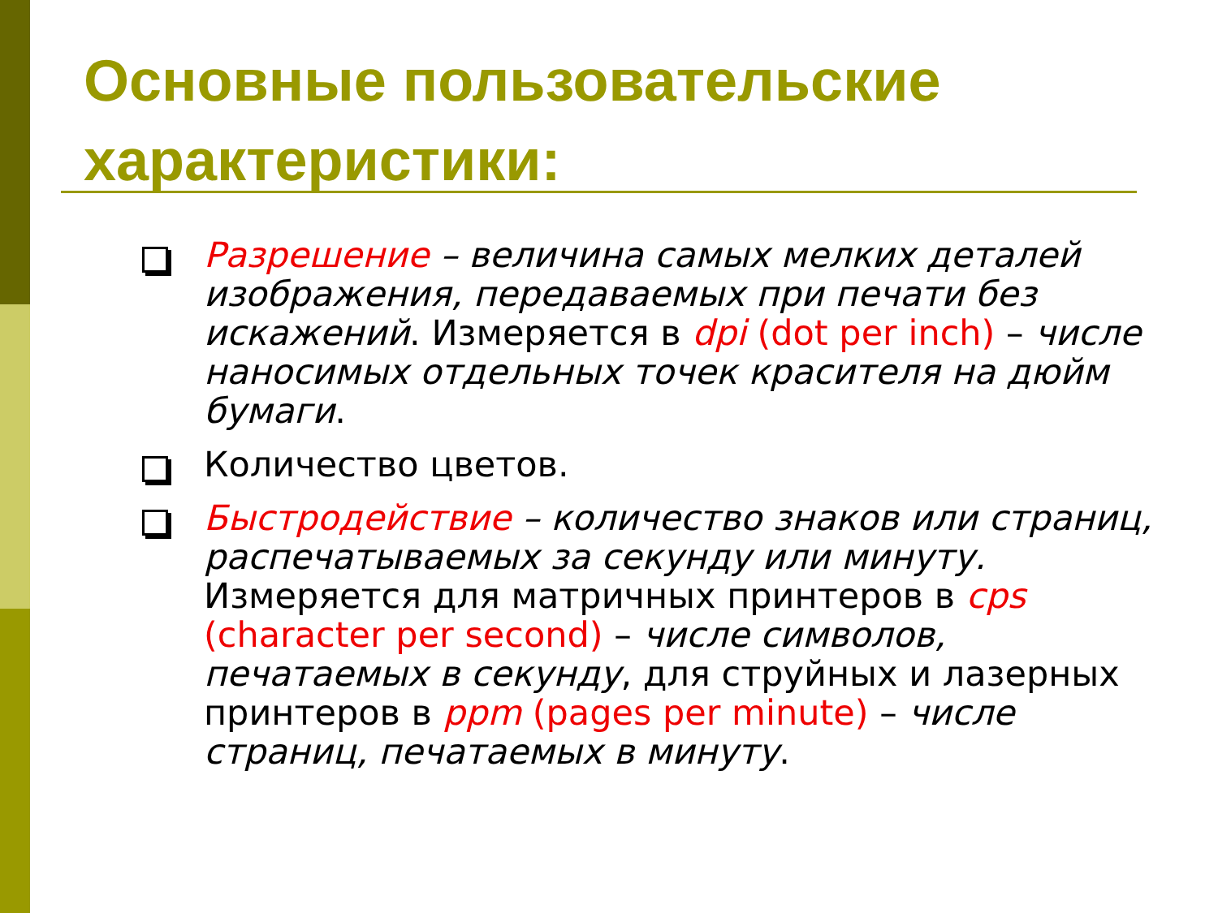Основные пользовательские характеристики:
Разрешение – величина самых мелких деталей изображения, передаваемых при печати без искажений. Измеряется в dpi (dot per inch) – числе наносимых отдельных точек красителя на дюйм бумаги.
Количество цветов.
Быстродействие – количество знаков или страниц, распечатываемых за секунду или минуту.
Измеряется для матричных принтеров в cps (character per second) – числе символов, печатаемых в секунду, для струйных и лазерных принтеров в ppm (pages per minute) – числе страниц, печатаемых в минуту.